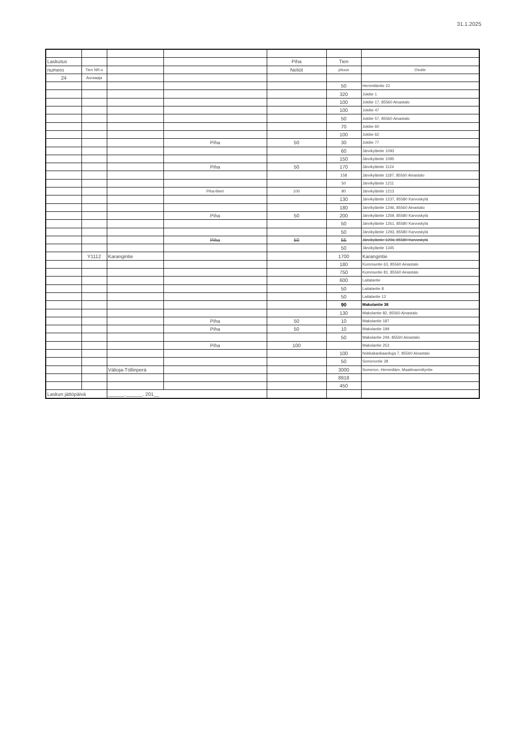31.1.2025
| Laskutus | | | | Piha | Tien | |
| numero | Tien NR:o | | | Neliöt | pituus | Osoite |
| 24 | Auraaaja | | | | | |
| | | | | | 50 | Hemmiläntie 22 |
| | | | | | 320 | Jokitie 1 |
| | | | | | 100 | Jokitie 17, 85560 Ainastalo |
| | | | | | 100 | Jokitie 47 |
| | | | | | 50 | Jokitie 57, 85560 Ainastalo |
| | | | | | 70 | Jokitie 60 |
| | | | | | 100 | Jokitie 62 |
| | | | Piha | 50 | 30 | Jokitie 77 |
| | | | | | 60 | Järvikyläntie 1093 |
| | | | | | 150 | Järvikyläntie 1095 |
| | | | Piha | 50 | 170 | Järvikyläntie 1124 |
| | | | | | 158 | Järvikyläntie 1187, 85560 Ainastalo |
| | | | | | 50 | Järvikyläntie 1211 |
| | | | Piha-liiteri | 100 | 80 | Järvikyläntie 1213 |
| | | | | | 130 | Järvikyläntie 1237, 85580 Karvoskylä |
| | | | | | 180 | Järvikyläntie 1246, 85560 Ainastalo |
| | | | Piha | 50 | 200 | Järvikyläntie 1259, 85580 Karvoskylä |
| | | | | | 50 | Järvikyläntie 1261, 85580 Karvoskylä |
| | | | | | 50 | Järvikyläntie 1293, 85580 Karvoskylä |
| | | | Piha | 50 | 55 | Järvikyläntie 1294, 85580 Karvoskylä |
| | | | | | 50 | Järvikyläntie 1345 |
| | Y1112 | Karangintie | | | 1700 | Karangintie |
| | | | | | 180 | Kummuntie 63, 85560 Ainastalo |
| | | | | | 750 | Kummuntie 81, 85560 Ainastalo |
| | | | | | 600 | Laitalantie |
| | | | | | 50 | Laitalantie 8 |
| | | | | | 50 | Laitalantie 12 |
| | | | | | 90 | Makolantie 38 |
| | | | | | 130 | Makolantie 82, 85560 Ainastalo |
| | | | Piha | 50 | 10 | Makolantie 187 |
| | | | Piha | 50 | 10 | Makolantie 199 |
| | | | | | 50 | Makolantie 249, 85560 Ainastalo |
| | | | Piha | 100 | | Makolantie 253 |
| | | | | | 100 | Nokkakankaankuja 7, 85560 Ainastalo |
| | | | | | 50 | Somerontie 28 |
| | | Välioja-Töllinperä | | | 3000 | Someron, Hemmiläm, Maailmanniityntie |
| | | | | | 8918 | |
| | | | | | 450 | |
| Laskun jättöpäivä | | ______.______. 201__ | | | | |